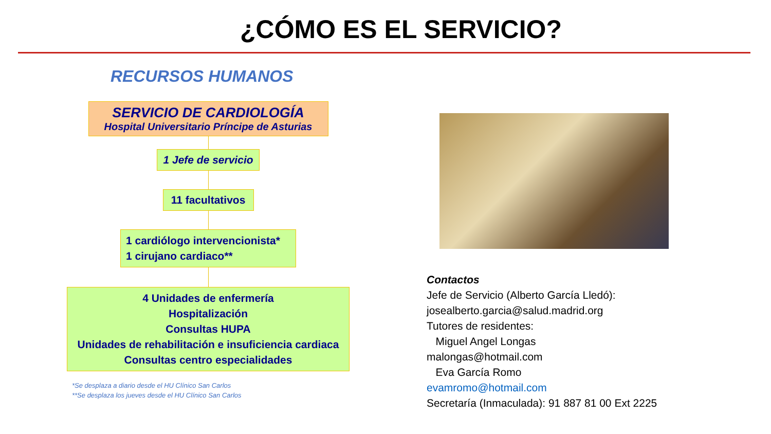¿CÓMO ES EL SERVICIO?
RECURSOS HUMANOS
SERVICIO DE CARDIOLOGÍA
Hospital Universitario Príncipe de Asturias
1 Jefe de servicio
11 facultativos
1 cardiólogo intervencionista*
1 cirujano cardiaco**
4 Unidades de enfermería
Hospitalización
Consultas HUPA
Unidades de rehabilitación e insuficiencia cardiaca
Consultas centro especialidades
*Se desplaza a diario desde el HU Clínico San Carlos
**Se desplaza los jueves desde el HU Clínico San Carlos
Contactos
Jefe de Servicio (Alberto García Lledó):
josealberto.garcia@salud.madrid.org
Tutores de residentes:
Miguel Angel Longas
malongas@hotmail.com
Eva García Romo
evamromo@hotmail.com
Secretaría (Inmaculada): 91 887 81 00 Ext 2225